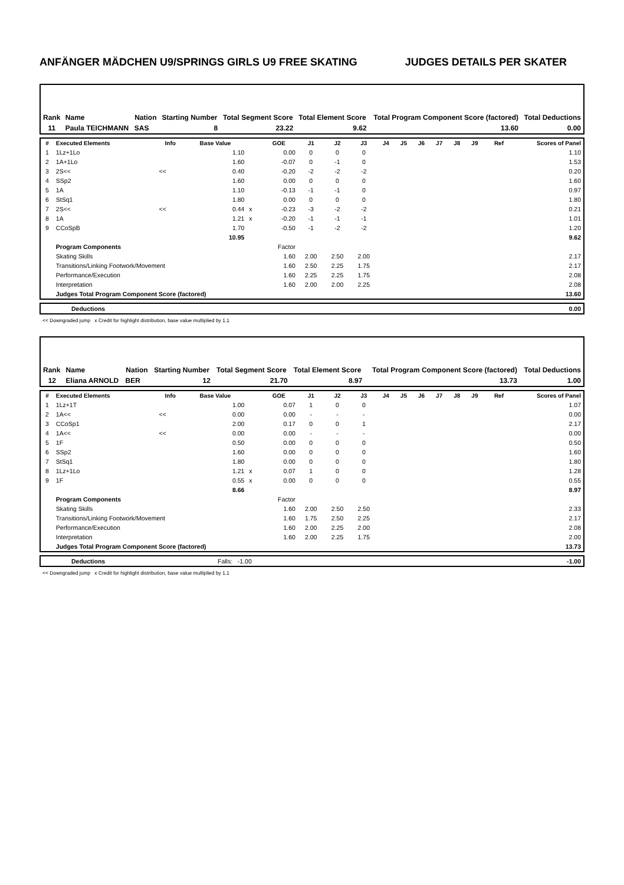ANFÄNGER MÄDCHEN U9/SPRINGS GIRLS U9 FREE SKATING JUDGES DETAILS PER SKATER
| Rank | Name | Nation | Starting Number | Total Segment Score | Total Element Score | Total Program Component Score (factored) | Total Deductions |
| --- | --- | --- | --- | --- | --- | --- | --- |
| 11 | Paula TEICHMANN | SAS | 8 | 23.22 | 9.62 | 13.60 | 0.00 |
| # | Executed Elements | Info | Base Value | | GOE | J1 | J2 | J3 | J4 | J5 | J6 | J7 | J8 | J9 | Ref | Scores of Panel |
| --- | --- | --- | --- | --- | --- | --- | --- | --- | --- | --- | --- | --- | --- | --- | --- | --- |
| 1 | 1Lz+1Lo | | 1.10 | | 0.00 | 0 | 0 | 0 | | | | | | | | 1.10 |
| 2 | 1A+1Lo | | 1.60 | | -0.07 | 0 | -1 | 0 | | | | | | | | 1.53 |
| 3 | 2S<< | << | 0.40 | | -0.20 | -2 | -2 | -2 | | | | | | | | 0.20 |
| 4 | SSp2 | | 1.60 | | 0.00 | 0 | 0 | 0 | | | | | | | | 1.60 |
| 5 | 1A | | 1.10 | | -0.13 | -1 | -1 | 0 | | | | | | | | 0.97 |
| 6 | StSq1 | | 1.80 | | 0.00 | 0 | 0 | 0 | | | | | | | | 1.80 |
| 7 | 2S<< | << | 0.44 | x | -0.23 | -3 | -2 | -2 | | | | | | | | 0.21 |
| 8 | 1A | | 1.21 | x | -0.20 | -1 | -1 | -1 | | | | | | | | 1.01 |
| 9 | CCoSpB | | 1.70 | | -0.50 | -1 | -2 | -2 | | | | | | | | 1.20 |
| | | | 10.95 | | | | | | | | | | | | | 9.62 |
| | Program Components | | | | Factor | | | | | | | | | | | |
| | Skating Skills | | | | 1.60 | 2.00 | 2.50 | 2.00 | | | | | | | | 2.17 |
| | Transitions/Linking Footwork/Movement | | | | 1.60 | 2.50 | 2.25 | 1.75 | | | | | | | | 2.17 |
| | Performance/Execution | | | | 1.60 | 2.25 | 2.25 | 1.75 | | | | | | | | 2.08 |
| | Interpretation | | | | 1.60 | 2.00 | 2.00 | 2.25 | | | | | | | | 2.08 |
| | Judges Total Program Component Score (factored) | | | | | | | | | | | | | | | 13.60 |
| | Deductions | 0.00 |
<< Downgraded jump x Credit for highlight distribution, base value multiplied by 1.1
| Rank | Name | Nation | Starting Number | Total Segment Score | Total Element Score | Total Program Component Score (factored) | Total Deductions |
| --- | --- | --- | --- | --- | --- | --- | --- |
| 12 | Eliana ARNOLD | BER | 12 | 21.70 | 8.97 | 13.73 | 1.00 |
| # | Executed Elements | Info | Base Value | | GOE | J1 | J2 | J3 | J4 | J5 | J6 | J7 | J8 | J9 | Ref | Scores of Panel |
| --- | --- | --- | --- | --- | --- | --- | --- | --- | --- | --- | --- | --- | --- | --- | --- | --- |
| 1 | 1Lz+1T | | 1.00 | | 0.07 | 1 | 0 | 0 | | | | | | | | 1.07 |
| 2 | 1A<< | << | 0.00 | | 0.00 | - | - | - | | | | | | | | 0.00 |
| 3 | CCoSp1 | | 2.00 | | 0.17 | 0 | 0 | 1 | | | | | | | | 2.17 |
| 4 | 1A<< | << | 0.00 | | 0.00 | - | - | - | | | | | | | | 0.00 |
| 5 | 1F | | 0.50 | | 0.00 | 0 | 0 | 0 | | | | | | | | 0.50 |
| 6 | SSp2 | | 1.60 | | 0.00 | 0 | 0 | 0 | | | | | | | | 1.60 |
| 7 | StSq1 | | 1.80 | | 0.00 | 0 | 0 | 0 | | | | | | | | 1.80 |
| 8 | 1Lz+1Lo | | 1.21 | x | 0.07 | 1 | 0 | 0 | | | | | | | | 1.28 |
| 9 | 1F | | 0.55 | x | 0.00 | 0 | 0 | 0 | | | | | | | | 0.55 |
| | | | 8.66 | | | | | | | | | | | | | 8.97 |
| | Program Components | | | | Factor | | | | | | | | | | | |
| | Skating Skills | | | | 1.60 | 2.00 | 2.50 | 2.50 | | | | | | | | 2.33 |
| | Transitions/Linking Footwork/Movement | | | | 1.60 | 1.75 | 2.50 | 2.25 | | | | | | | | 2.17 |
| | Performance/Execution | | | | 1.60 | 2.00 | 2.25 | 2.00 | | | | | | | | 2.08 |
| | Interpretation | | | | 1.60 | 2.00 | 2.25 | 1.75 | | | | | | | | 2.00 |
| | Judges Total Program Component Score (factored) | | | | | | | | | | | | | | | 13.73 |
| | Deductions | Falls: -1.00 | -1.00 |
<< Downgraded jump x Credit for highlight distribution, base value multiplied by 1.1